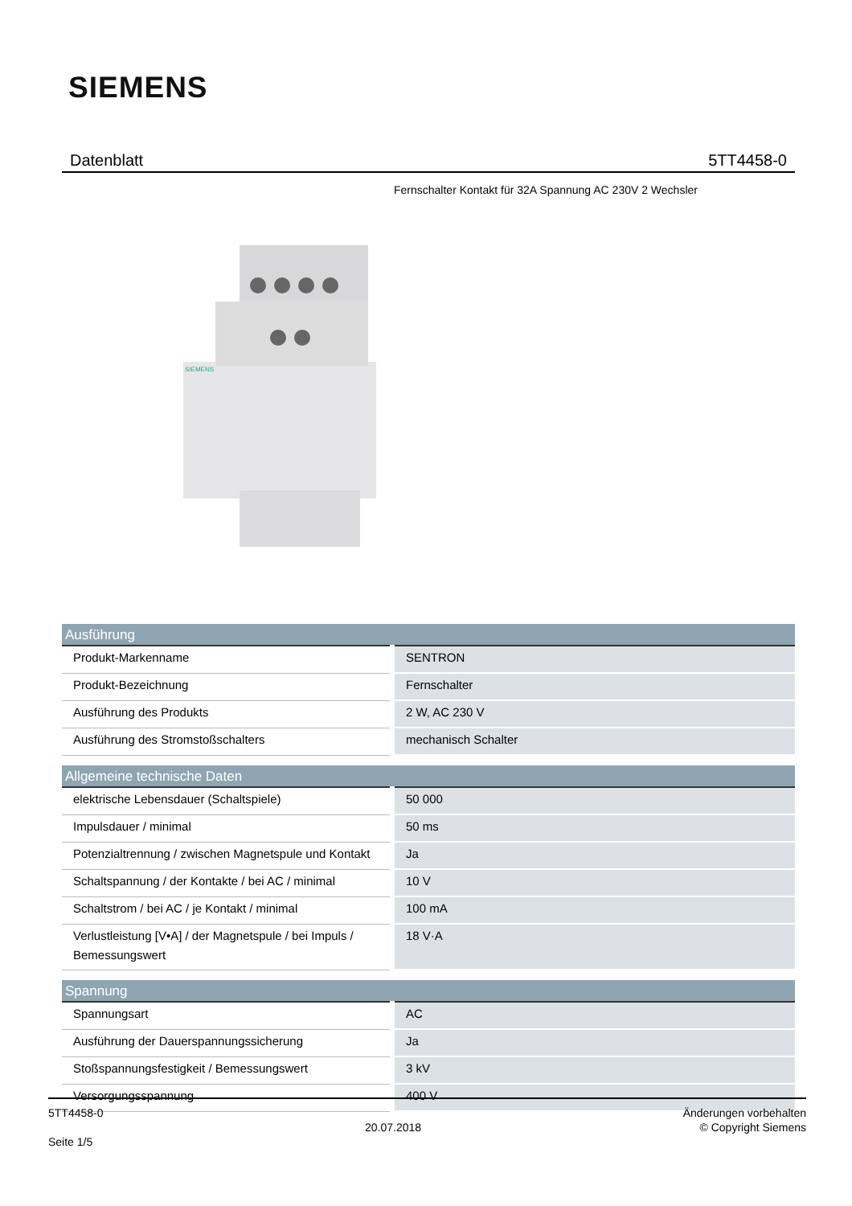SIEMENS
Datenblatt 5TT4458-0
Fernschalter Kontakt für 32A Spannung AC 230V 2 Wechsler
SIEMENS
| Ausführung | |
| --- | --- |
| Produkt-Markenname | SENTRON |
| Produkt-Bezeichnung | Fernschalter |
| Ausführung des Produkts | 2 W, AC 230 V |
| Ausführung des Stromstoßschalters | mechanisch Schalter |
| Allgemeine technische Daten | |
| --- | --- |
| elektrische Lebensdauer (Schaltspiele) | 50 000 |
| Impulsdauer / minimal | 50 ms |
| Potenzialtrennung / zwischen Magnetspule und Kontakt | Ja |
| Schaltspannung / der Kontakte / bei AC / minimal | 10 V |
| Schaltstrom / bei AC / je Kontakt / minimal | 100 mA |
| Verlustleistung [V•A] / der Magnetspule / bei Impuls / Bemessungswert | 18 V·A |
| Spannung | |
| --- | --- |
| Spannungsart | AC |
| Ausführung der Dauerspannungssicherung | Ja |
| Stoßspannungsfestigkeit / Bemessungswert | 3 kV |
| Versorgungsspannung | 400 V |
5TT4458-0
Seite 1/5
20.07.2018
Änderungen vorbehalten
© Copyright Siemens